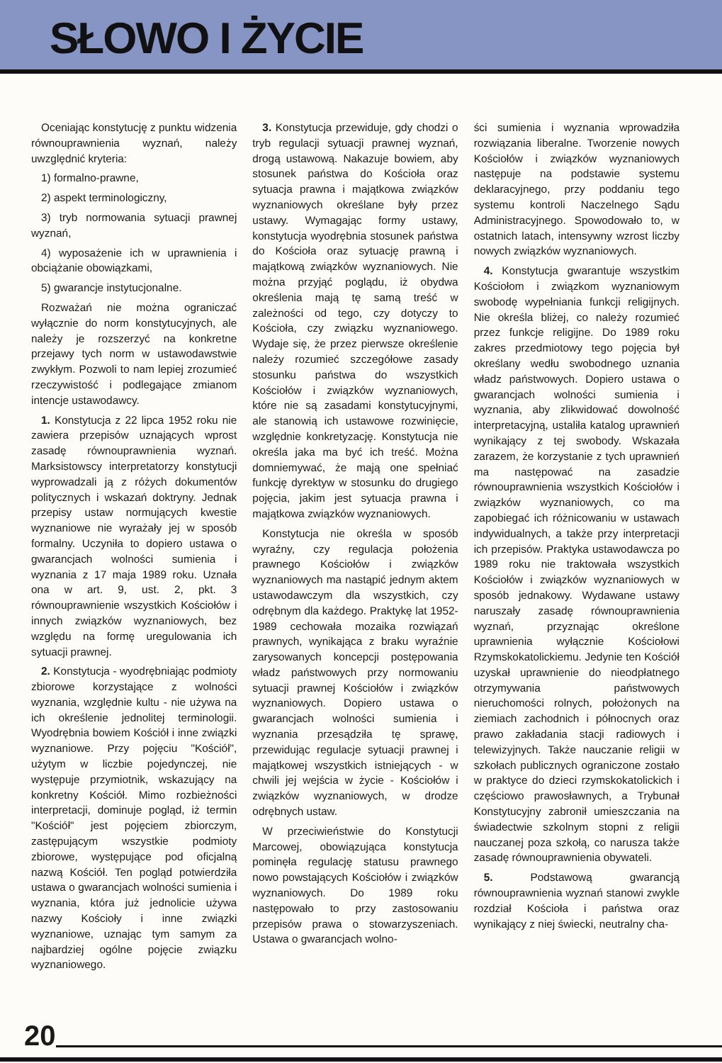SŁOWO I ŻYCIE
Oceniając konstytucję z punktu widzenia równouprawnienia wyznań, należy uwzględnić kryteria:
1) formalno-prawne,
2) aspekt terminologiczny,
3) tryb normowania sytuacji prawnej wyznań,
4) wyposażenie ich w uprawnienia i obciążanie obowiązkami,
5) gwarancje instytucjonalne.
Rozważań nie można ograniczać wyłącznie do norm konstytucyjnych, ale należy je rozszerzyć na konkretne przejawy tych norm w ustawodawstwie zwykłym. Pozwoli to nam lepiej zrozumieć rzeczywistość i podlegające zmianom intencje ustawodawcy.
1. Konstytucja z 22 lipca 1952 roku nie zawiera przepisów uznających wprost zasadę równouprawnienia wyznań. Marksistowscy interpretatorzy konstytucji wyprowadzali ją z różych dokumentów politycznych i wskazań doktryny. Jednak przepisy ustaw normujących kwestie wyznaniowe nie wyrażały jej w sposób formalny. Uczyniła to dopiero ustawa o gwarancjach wolności sumienia i wyznania z 17 maja 1989 roku. Uznała ona w art. 9, ust. 2, pkt. 3 równouprawnienie wszystkich Kościołów i innych związków wyznaniowych, bez względu na formę uregulowania ich sytuacji prawnej.
2. Konstytucja - wyodrębniając podmioty zbiorowe korzystające z wolności wyznania, względnie kultu - nie używa na ich określenie jednolitej terminologii. Wyodrębnia bowiem Kościół i inne związki wyznaniowe. Przy pojęciu "Kościół", użytym w liczbie pojedynczej, nie występuje przymiotnik, wskazujący na konkretny Kościół. Mimo rozbieżności interpretacji, dominuje pogląd, iż termin "Kościół" jest pojęciem zbiorczym, zastępującym wszystkie podmioty zbiorowe, występujące pod oficjalną nazwą Kościół. Ten pogląd potwierdziła ustawa o gwarancjach wolności sumienia i wyznania, która już jednolicie używa nazwy Kościoły i inne związki wyznaniowe, uznając tym samym za najbardziej ogólne pojęcie związku wyznaniowego.
3. Konstytucja przewiduje, gdy chodzi o tryb regulacji sytuacji prawnej wyznań, drogą ustawową. Nakazuje bowiem, aby stosunek państwa do Kościoła oraz sytuacja prawna i majątkowa związków wyznaniowych określane były przez ustawy. Wymagając formy ustawy, konstytucja wyodrębnia stosunek państwa do Kościoła oraz sytuację prawną i majątkową związków wyznaniowych. Nie można przyjąć poglądu, iż obydwa określenia mają tę samą treść w zależności od tego, czy dotyczy to Kościoła, czy związku wyznaniowego. Wydaje się, że przez pierwsze określenie należy rozumieć szczegółowe zasady stosunku państwa do wszystkich Kościołów i związków wyznaniowych, które nie są zasadami konstytucyjnymi, ale stanowią ich ustawowe rozwinięcie, względnie konkretyzację. Konstytucja nie określa jaka ma być ich treść. Można domniemywać, że mają one spełniać funkcję dyrektyw w stosunku do drugiego pojęcia, jakim jest sytuacja prawna i majątkowa związków wyznaniowych.
Konstytucja nie określa w sposób wyraźny, czy regulacja położenia prawnego Kościołów i związków wyznaniowych ma nastąpić jednym aktem ustawodawczym dla wszystkich, czy odrębnym dla każdego. Praktykę lat 1952-1989 cechowała mozaika rozwiązań prawnych, wynikająca z braku wyraźnie zarysowanych koncepcji postępowania władz państwowych przy normowaniu sytuacji prawnej Kościołów i związków wyznaniowych. Dopiero ustawa o gwarancjach wolności sumienia i wyznania przesądziła tę sprawę, przewidując regulacje sytuacji prawnej i majątkowej wszystkich istniejących - w chwili jej wejścia w życie - Kościołów i związków wyznaniowych, w drodze odrębnych ustaw.
W przeciwieństwie do Konstytucji Marcowej, obowiązująca konstytucja pominęła regulację statusu prawnego nowo powstających Kościołów i związków wyznaniowych. Do 1989 roku następowało to przy zastosowaniu przepisów prawa o stowarzyszeniach. Ustawa o gwarancjach wolno-
ści sumienia i wyznania wprowadziła rozwiązania liberalne. Tworzenie nowych Kościołów i związków wyznaniowych następuje na podstawie systemu deklaracyjnego, przy poddaniu tego systemu kontroli Naczelnego Sądu Administracyjnego. Spowodowało to, w ostatnich latach, intensywny wzrost liczby nowych związków wyznaniowych.
4. Konstytucja gwarantuje wszystkim Kościołom i związkom wyznaniowym swobodę wypełniania funkcji religijnych. Nie określa bliżej, co należy rozumieć przez funkcje religijne. Do 1989 roku zakres przedmiotowy tego pojęcia był określany wedłu swobodnego uznania władz państwowych. Dopiero ustawa o gwarancjach wolności sumienia i wyznania, aby zlikwidować dowolność interpretacyjną, ustaliła katalog uprawnień wynikający z tej swobody. Wskazała zarazem, że korzystanie z tych uprawnień ma następować na zasadzie równouprawnienia wszystkich Kościołów i związków wyznaniowych, co ma zapobiegać ich różnicowaniu w ustawach indywidualnych, a także przy interpretacji ich przepisów. Praktyka ustawodawcza po 1989 roku nie traktowała wszystkich Kościołów i związków wyznaniowych w sposób jednakowy. Wydawane ustawy naruszały zasadę równouprawnienia wyznań, przyznając określone uprawnienia wyłącznie Kościołowi Rzymskokatolickiemu. Jedynie ten Kościół uzyskał uprawnienie do nieodpłatnego otrzymywania państwowych nieruchomości rolnych, położonych na ziemiach zachodnich i północnych oraz prawo zakładania stacji radiowych i telewizyjnych. Także nauczanie religii w szkołach publicznych ograniczone zostało w praktyce do dzieci rzymskokatolickich i częściowo prawosławnych, a Trybunał Konstytucyjny zabronił umieszczania na świadectwie szkolnym stopni z religii nauczanej poza szkołą, co narusza także zasadę równouprawnienia obywateli.
5. Podstawową gwarancją równouprawnienia wyznań stanowi zwykle rozdział Kościoła i państwa oraz wynikający z niej świecki, neutralny cha-
20